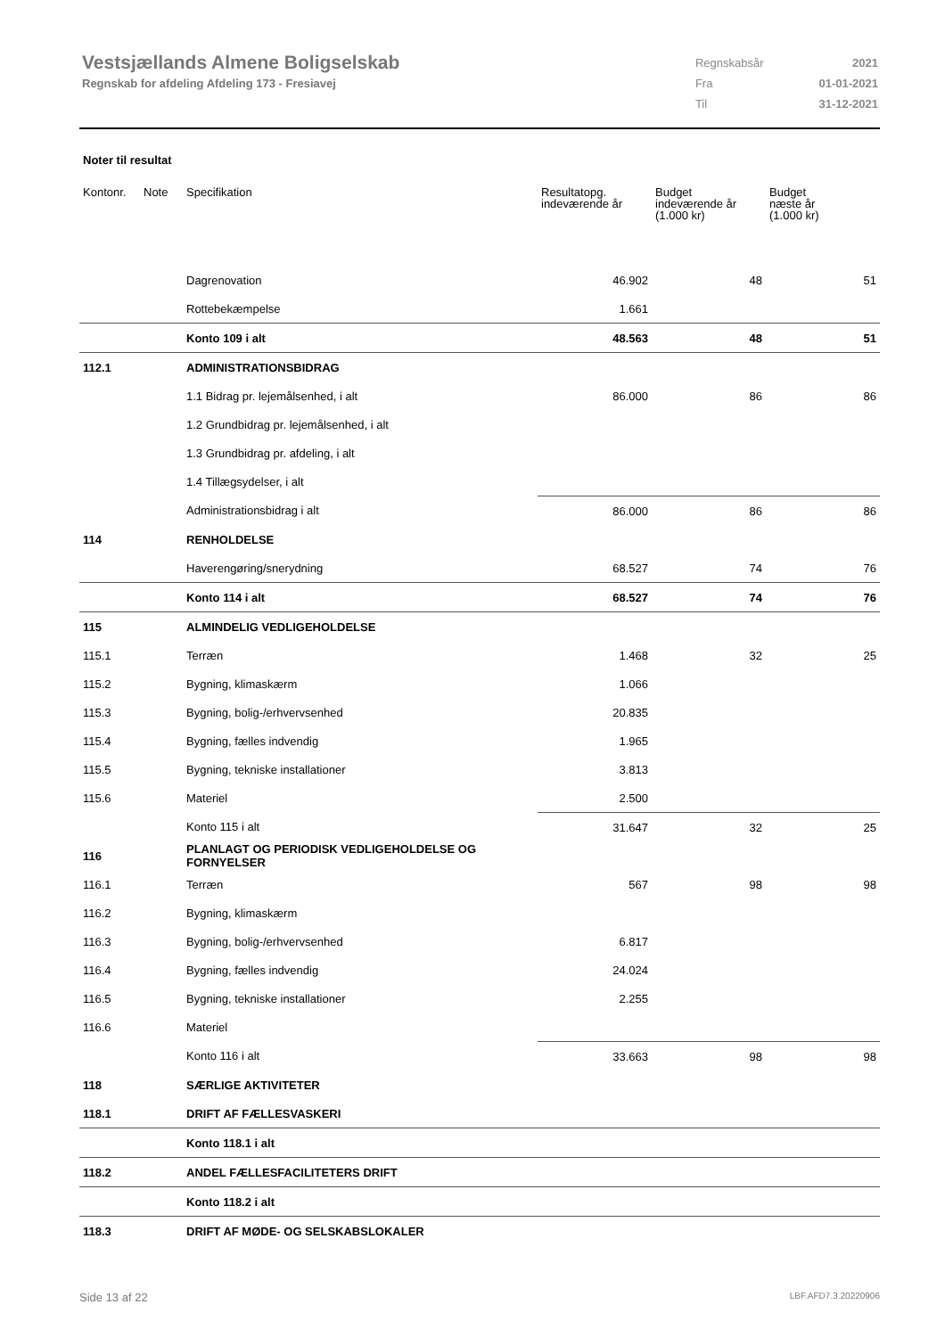Vestsjællands Almene Boligselskab
Regnskab for afdeling Afdeling 173 - Fresiavej
| Regnskabsår | 2021 |
| Fra | 01-01-2021 |
| Til | 31-12-2021 |
Noter til resultat
| Kontonr. | Note | Specifikation | Resultatopg. indeværende år | Budget indeværende år (1.000 kr) | Budget næste år (1.000 kr) |
| --- | --- | --- | --- | --- | --- |
| | | Dagrenovation | 46.902 | 48 | 51 |
| | | Rottebekæmpelse | 1.661 | | |
| | | Konto 109 i alt | 48.563 | 48 | 51 |
| 112.1 | | ADMINISTRATIONSBIDRAG | | | |
| | | 1.1 Bidrag pr. lejemålsenhed, i alt | 86.000 | 86 | 86 |
| | | 1.2 Grundbidrag pr. lejemålsenhed, i alt | | | |
| | | 1.3 Grundbidrag pr. afdeling, i alt | | | |
| | | 1.4 Tillægsydelser, i alt | | | |
| | | Administrationsbidrag i alt | 86.000 | 86 | 86 |
| 114 | | RENHOLDELSE | | | |
| | | Haverengøring/snerydning | 68.527 | 74 | 76 |
| | | Konto 114 i alt | 68.527 | 74 | 76 |
| 115 | | ALMINDELIG VEDLIGEHOLDELSE | | | |
| 115.1 | | Terræn | 1.468 | 32 | 25 |
| 115.2 | | Bygning, klimaskærm | 1.066 | | |
| 115.3 | | Bygning, bolig-/erhvervsenhed | 20.835 | | |
| 115.4 | | Bygning, fælles indvendig | 1.965 | | |
| 115.5 | | Bygning, tekniske installationer | 3.813 | | |
| 115.6 | | Materiel | 2.500 | | |
| | | Konto 115 i alt | 31.647 | 32 | 25 |
| 116 | | PLANLAGT OG PERIODISK VEDLIGEHOLDELSE OG FORNYELSER | | | |
| 116.1 | | Terræn | 567 | 98 | 98 |
| 116.2 | | Bygning, klimaskærm | | | |
| 116.3 | | Bygning, bolig-/erhvervsenhed | 6.817 | | |
| 116.4 | | Bygning, fælles indvendig | 24.024 | | |
| 116.5 | | Bygning, tekniske installationer | 2.255 | | |
| 116.6 | | Materiel | | | |
| | | Konto 116 i alt | 33.663 | 98 | 98 |
| 118 | | SÆRLIGE AKTIVITETER | | | |
| 118.1 | | DRIFT AF FÆLLESVASKERI | | | |
| | | Konto 118.1 i alt | | | |
| 118.2 | | ANDEL FÆLLESFACILITETERS DRIFT | | | |
| | | Konto 118.2 i alt | | | |
| 118.3 | | DRIFT AF MØDE- OG SELSKABSLOKALER | | | |
Side 13 af 22 LBF.AFD7.3.20220906